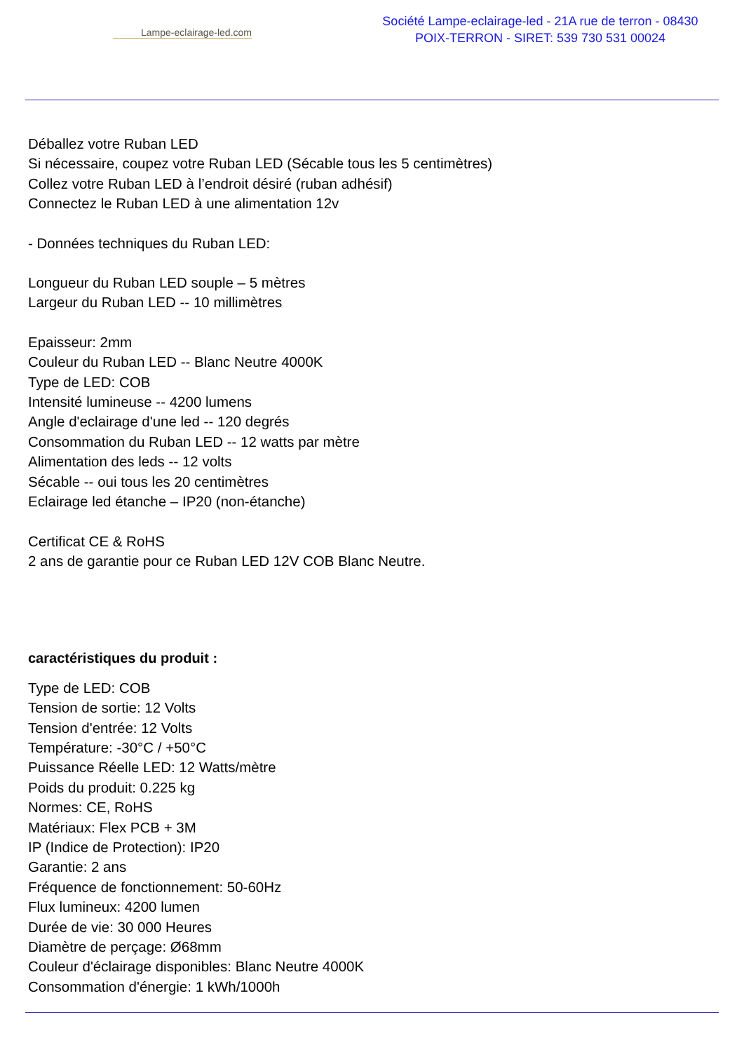Lampe-eclairage-led.com
Société Lampe-eclairage-led - 21A rue de terron - 08430
POIX-TERRON - SIRET: 539 730 531 00024
Déballez votre Ruban LED
Si nécessaire, coupez votre Ruban LED (Sécable tous les 5 centimètres)
Collez votre Ruban LED à l’endroit désiré (ruban adhésif)
Connectez le Ruban LED à une alimentation 12v
- Données techniques du Ruban LED:
Longueur du Ruban LED souple – 5 mètres
Largeur du Ruban LED -- 10 millimètres
Epaisseur: 2mm
Couleur du Ruban LED -- Blanc Neutre 4000K
Type de LED: COB
Intensité lumineuse -- 4200 lumens
Angle d'eclairage d'une led -- 120 degrés
Consommation du Ruban LED -- 12 watts par mètre
Alimentation des leds -- 12 volts
Sécable -- oui tous les 20 centimètres
Eclairage led étanche – IP20 (non-étanche)
Certificat CE & RoHS
2 ans de garantie pour ce Ruban LED 12V COB Blanc Neutre.
caractéristiques du produit :
Type de LED: COB
Tension de sortie: 12 Volts
Tension d'entrée: 12 Volts
Température: -30°C / +50°C
Puissance Réelle LED: 12 Watts/mètre
Poids du produit: 0.225 kg
Normes: CE, RoHS
Matériaux: Flex PCB + 3M
IP (Indice de Protection): IP20
Garantie: 2 ans
Fréquence de fonctionnement: 50-60Hz
Flux lumineux: 4200 lumen
Durée de vie: 30 000 Heures
Diamètre de perçage: Ø68mm
Couleur d'éclairage disponibles: Blanc Neutre 4000K
Consommation d'énergie: 1 kWh/1000h